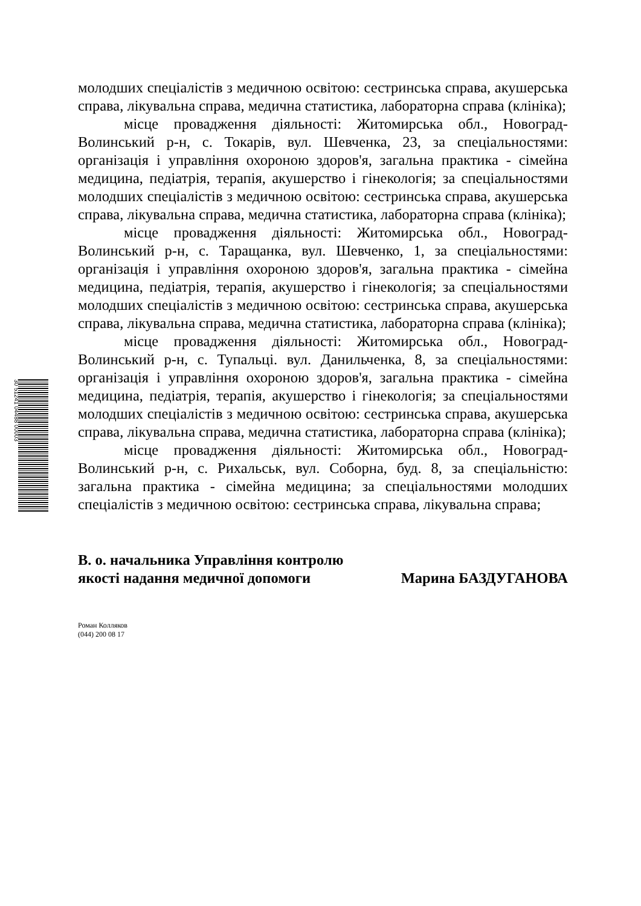30 51241 04488 00003
молодших спеціалістів з медичною освітою: сестринська справа, акушерська справа, лікувальна справа, медична статистика, лабораторна справа (клініка);
місце провадження діяльності: Житомирська обл., Новоград-Волинський р-н, с. Токарів, вул. Шевченка, 23, за спеціальностями: організація і управління охороною здоров'я, загальна практика - сімейна медицина, педіатрія, терапія, акушерство і гінекологія; за спеціальностями молодших спеціалістів з медичною освітою: сестринська справа, акушерська справа, лікувальна справа, медична статистика, лабораторна справа (клініка);
місце провадження діяльності: Житомирська обл., Новоград-Волинський р-н, с. Таращанка, вул. Шевченко, 1, за спеціальностями: організація і управління охороною здоров'я, загальна практика - сімейна медицина, педіатрія, терапія, акушерство і гінекологія; за спеціальностями молодших спеціалістів з медичною освітою: сестринська справа, акушерська справа, лікувальна справа, медична статистика, лабораторна справа (клініка);
місце провадження діяльності: Житомирська обл., Новоград-Волинський р-н, с. Тупальці. вул. Данильченка, 8, за спеціальностями: організація і управління охороною здоров'я, загальна практика - сімейна медицина, педіатрія, терапія, акушерство і гінекологія; за спеціальностями молодших спеціалістів з медичною освітою: сестринська справа, акушерська справа, лікувальна справа, медична статистика, лабораторна справа (клініка);
місце провадження діяльності: Житомирська обл., Новоград-Волинський р-н, с. Рихальськ, вул. Соборна, буд. 8, за спеціальністю: загальна практика - сімейна медицина; за спеціальностями молодших спеціалістів з медичною освітою: сестринська справа, лікувальна справа;
В. о. начальника Управління контролю
якості надання медичної допомоги
Марина БАЗДУГАНОВА
Роман Колляков
(044) 200 08 17